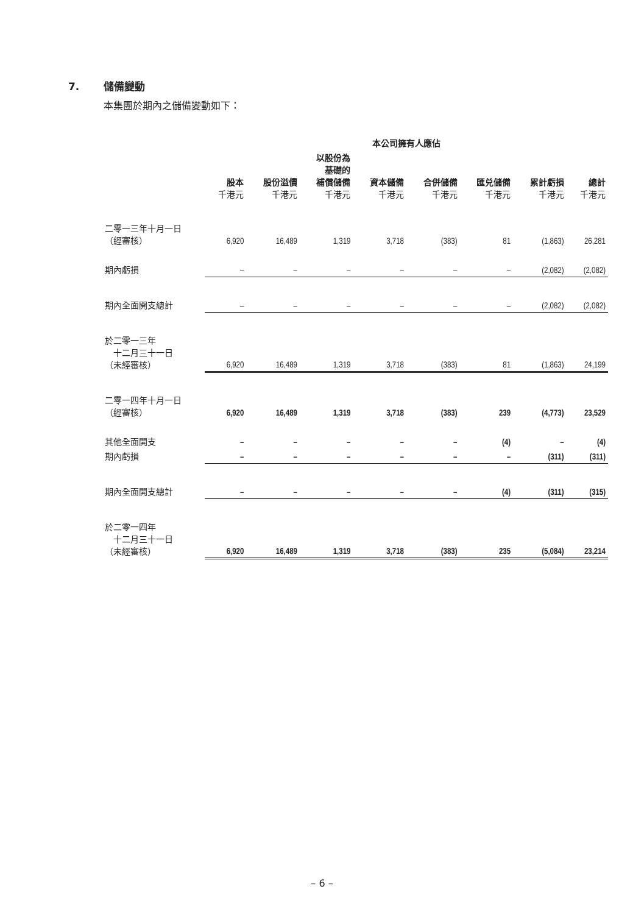7. 儲備變動
本集團於期內之儲備變動如下：
| | 本公司擁有人應佔 | | | | | | | |
| --- | --- | --- | --- | --- | --- | --- | --- | --- |
| | 股本 千港元 | 股份溢價 千港元 | 以股份為 基礎的 補償儲備 千港元 | 資本儲備 千港元 | 合併儲備 千港元 | 匯兑儲備 千港元 | 累計虧損 千港元 | 總計 千港元 |
| 二零一三年十月一日 （經審核） | 6,920 | 16,489 | 1,319 | 3,718 | (383) | 81 | (1,863) | 26,281 |
| 期內虧損 | – | – | – | – | – | – | (2,082) | (2,082) |
| 期內全面開支總計 | – | – | – | – | – | – | (2,082) | (2,082) |
| 於二零一三年 十二月三十一日 （未經審核） | 6,920 | 16,489 | 1,319 | 3,718 | (383) | 81 | (1,863) | 24,199 |
| 二零一四年十月一日 （經審核） | 6,920 | 16,489 | 1,319 | 3,718 | (383) | 239 | (4,773) | 23,529 |
| 其他全面開支 | – | – | – | – | – | (4) | – | (4) |
| 期內虧損 | – | – | – | – | – | – | (311) | (311) |
| 期內全面開支總計 | – | – | – | – | – | (4) | (311) | (315) |
| 於二零一四年 十二月三十一日 （未經審核） | 6,920 | 16,489 | 1,319 | 3,718 | (383) | 235 | (5,084) | 23,214 |
– 6 –